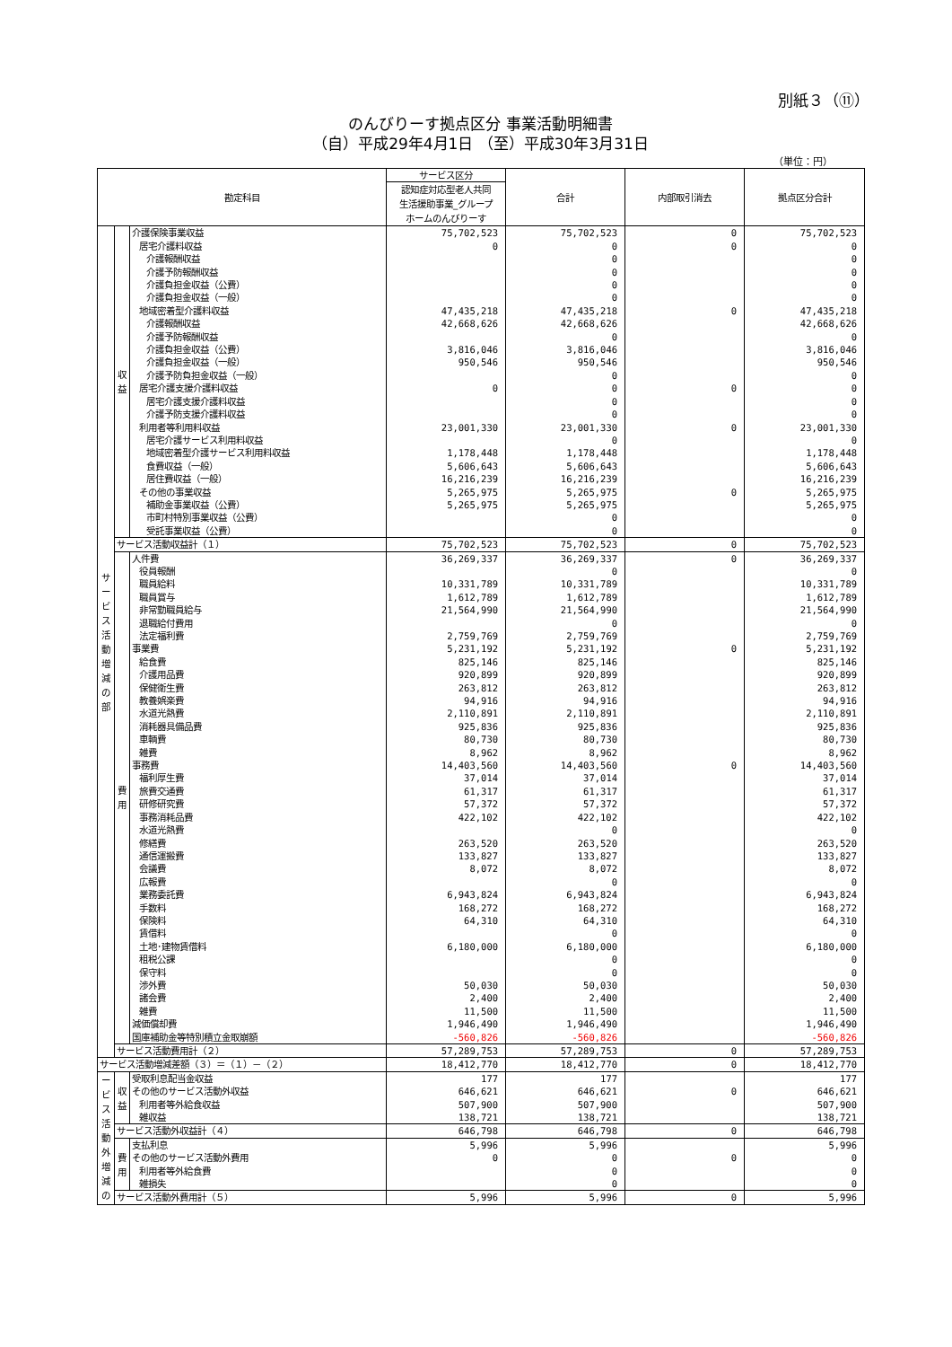別紙３（⑪）
のんびりーす拠点区分 事業活動明細書
（自）平成29年4月1日 （至）平成30年3月31日
（単位：円）
| 勘定科目 | | | サービス区分 | 合計 | 内部取引消去 | 拠点区分合計 |
| --- | --- | --- | --- | --- | --- | --- |
| | | | 認知症対応型老人共同 生活援助事業_グループ ホームのんびりーす | | | |
| サ ー ビ ス 活 動 増 減 の 部 | 収 益 | 介護保険事業収益 | 75,702,523 | 75,702,523 | 0 | 75,702,523 |
| | | 居宅介護料収益 | 0 | 0 | 0 | 0 |
| | | 介護報酬収益 | | 0 | | 0 |
| | | 介護予防報酬収益 | | 0 | | 0 |
| | | 介護負担金収益（公費） | | 0 | | 0 |
| | | 介護負担金収益（一般） | | 0 | | 0 |
| | | 地域密着型介護料収益 | 47,435,218 | 47,435,218 | 0 | 47,435,218 |
| | | 介護報酬収益 | 42,668,626 | 42,668,626 | | 42,668,626 |
| | | 介護予防報酬収益 | | 0 | | 0 |
| | | 介護負担金収益（公費） | 3,816,046 | 3,816,046 | | 3,816,046 |
| | | 介護負担金収益（一般） | 950,546 | 950,546 | | 950,546 |
| | | 介護予防負担金収益（一般） | | 0 | | 0 |
| | | 居宅介護支援介護料収益 | 0 | 0 | 0 | 0 |
| | | 居宅介護支援介護料収益 | | 0 | | 0 |
| | | 介護予防支援介護料収益 | | 0 | | 0 |
| | | 利用者等利用料収益 | 23,001,330 | 23,001,330 | 0 | 23,001,330 |
| | | 居宅介護サービス利用料収益 | | 0 | | 0 |
| | | 地域密着型介護サービス利用料収益 | 1,178,448 | 1,178,448 | | 1,178,448 |
| | | 食費収益（一般） | 5,606,643 | 5,606,643 | | 5,606,643 |
| | | 居住費収益（一般） | 16,216,239 | 16,216,239 | | 16,216,239 |
| | | その他の事業収益 | 5,265,975 | 5,265,975 | 0 | 5,265,975 |
| | | 補助金事業収益（公費） | 5,265,975 | 5,265,975 | | 5,265,975 |
| | | 市町村特別事業収益（公費） | | 0 | | 0 |
| | | 受託事業収益（公費） | | 0 | | 0 |
| | サービス活動収益計（１） | | 75,702,523 | 75,702,523 | 0 | 75,702,523 |
| | 費 用 | 人件費 | 36,269,337 | 36,269,337 | 0 | 36,269,337 |
| | | 役員報酬 | | 0 | | 0 |
| | | 職員給料 | 10,331,789 | 10,331,789 | | 10,331,789 |
| | | 職員賞与 | 1,612,789 | 1,612,789 | | 1,612,789 |
| | | 非常勤職員給与 | 21,564,990 | 21,564,990 | | 21,564,990 |
| | | 退職給付費用 | | 0 | | 0 |
| | | 法定福利費 | 2,759,769 | 2,759,769 | | 2,759,769 |
| | | 事業費 | 5,231,192 | 5,231,192 | 0 | 5,231,192 |
| | | 給食費 | 825,146 | 825,146 | | 825,146 |
| | | 介護用品費 | 920,899 | 920,899 | | 920,899 |
| | | 保健衛生費 | 263,812 | 263,812 | | 263,812 |
| | | 教養娯楽費 | 94,916 | 94,916 | | 94,916 |
| | | 水道光熱費 | 2,110,891 | 2,110,891 | | 2,110,891 |
| | | 消耗器具備品費 | 925,836 | 925,836 | | 925,836 |
| | | 車輌費 | 80,730 | 80,730 | | 80,730 |
| | | 雑費 | 8,962 | 8,962 | | 8,962 |
| | | 事務費 | 14,403,560 | 14,403,560 | 0 | 14,403,560 |
| | | 福利厚生費 | 37,014 | 37,014 | | 37,014 |
| | | 旅費交通費 | 61,317 | 61,317 | | 61,317 |
| | | 研修研究費 | 57,372 | 57,372 | | 57,372 |
| | | 事務消耗品費 | 422,102 | 422,102 | | 422,102 |
| | | 水道光熱費 | | 0 | | 0 |
| | | 修繕費 | 263,520 | 263,520 | | 263,520 |
| | | 通信運搬費 | 133,827 | 133,827 | | 133,827 |
| | | 会議費 | 8,072 | 8,072 | | 8,072 |
| | | 広報費 | | 0 | | 0 |
| | | 業務委託費 | 6,943,824 | 6,943,824 | | 6,943,824 |
| | | 手数料 | 168,272 | 168,272 | | 168,272 |
| | | 保険料 | 64,310 | 64,310 | | 64,310 |
| | | 賃借料 | | 0 | | 0 |
| | | 土地･建物賃借料 | 6,180,000 | 6,180,000 | | 6,180,000 |
| | | 租税公課 | | 0 | | 0 |
| | | 保守料 | | 0 | | 0 |
| | | 渉外費 | 50,030 | 50,030 | | 50,030 |
| | | 諸会費 | 2,400 | 2,400 | | 2,400 |
| | | 雑費 | 11,500 | 11,500 | | 11,500 |
| | | 減価償却費 | 1,946,490 | 1,946,490 | | 1,946,490 |
| | | 国庫補助金等特別積立金取崩額 | -560,826 | -560,826 | | -560,826 |
| | サービス活動費用計（２） | | 57,289,753 | 57,289,753 | 0 | 57,289,753 |
| サービス活動増減差額（３）＝（１）－（２） | | | 18,412,770 | 18,412,770 | 0 | 18,412,770 |
| ー ビ ス 活 動 外 増 減 の | 収 益 | 受取利息配当金収益 | 177 | 177 | | 177 |
| | | その他のサービス活動外収益 | 646,621 | 646,621 | 0 | 646,621 |
| | | 利用者等外給食収益 | 507,900 | 507,900 | | 507,900 |
| | | 雑収益 | 138,721 | 138,721 | | 138,721 |
| | サービス活動外収益計（４） | | 646,798 | 646,798 | 0 | 646,798 |
| | 費 用 | 支払利息 | 5,996 | 5,996 | | 5,996 |
| | | その他のサービス活動外費用 | 0 | 0 | 0 | 0 |
| | | 利用者等外給食費 | | 0 | | 0 |
| | | 雑損失 | | 0 | | 0 |
| | サービス活動外費用計（５） | | 5,996 | 5,996 | 0 | 5,996 |